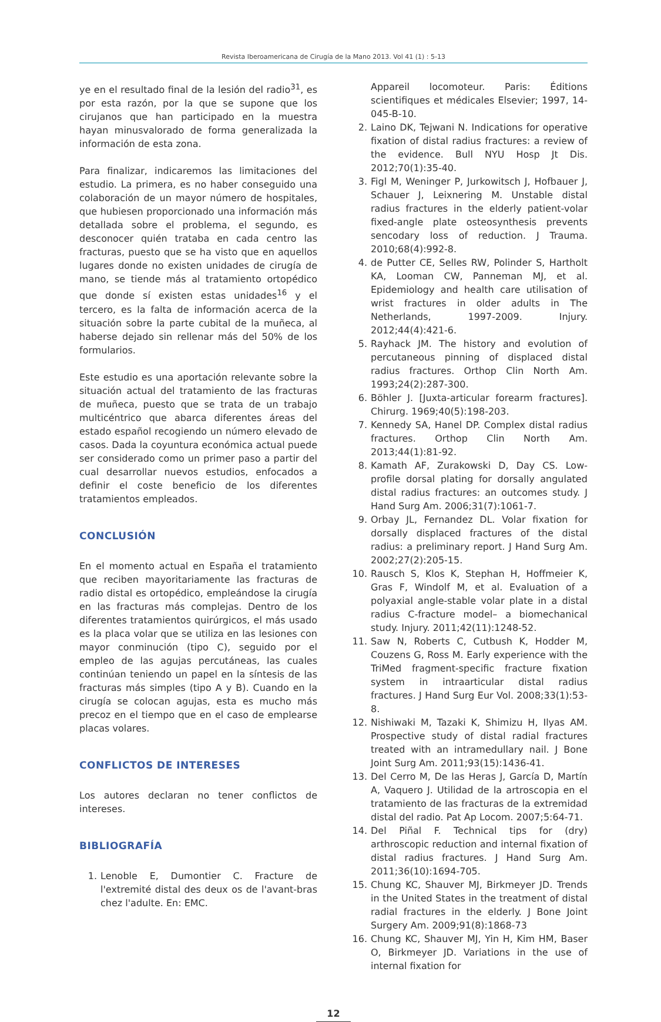Revista Iberoamericana de Cirugía de la Mano 2013. Vol 41 (1) : 5-13
ye en el resultado final de la lesión del radio<sup>31</sup>, es por esta razón, por la que se supone que los cirujanos que han participado en la muestra hayan minusvalorado de forma generalizada la información de esta zona.
Para finalizar, indicaremos las limitaciones del estudio. La primera, es no haber conseguido una colaboración de un mayor número de hospitales, que hubiesen proporcionado una información más detallada sobre el problema, el segundo, es desconocer quién trataba en cada centro las fracturas, puesto que se ha visto que en aquellos lugares donde no existen unidades de cirugía de mano, se tiende más al tratamiento ortopédico que donde sí existen estas unidades<sup>16</sup> y el tercero, es la falta de información acerca de la situación sobre la parte cubital de la muñeca, al haberse dejado sin rellenar más del 50% de los formularios.
Este estudio es una aportación relevante sobre la situación actual del tratamiento de las fracturas de muñeca, puesto que se trata de un trabajo multicéntrico que abarca diferentes áreas del estado español recogiendo un número elevado de casos. Dada la coyuntura económica actual puede ser considerado como un primer paso a partir del cual desarrollar nuevos estudios, enfocados a definir el coste beneficio de los diferentes tratamientos empleados.
CONCLUSIÓN
En el momento actual en España el tratamiento que reciben mayoritariamente las fracturas de radio distal es ortopédico, empleándose la cirugía en las fracturas más complejas. Dentro de los diferentes tratamientos quirúrgicos, el más usado es la placa volar que se utiliza en las lesiones con mayor conminución (tipo C), seguido por el empleo de las agujas percutáneas, las cuales continúan teniendo un papel en la síntesis de las fracturas más simples (tipo A y B). Cuando en la cirugía se colocan agujas, esta es mucho más precoz en el tiempo que en el caso de emplearse placas volares.
CONFLICTOS DE INTERESES
Los autores declaran no tener conflictos de intereses.
BIBLIOGRAFÍA
1. Lenoble E, Dumontier C. Fracture de l'extremité distal des deux os de l'avant-bras chez l'adulte. En: EMC.
Appareil locomoteur. Paris: Éditions scientifiques et médicales Elsevier; 1997, 14-045-B-10.
2. Laino DK, Tejwani N. Indications for operative fixation of distal radius fractures: a review of the evidence. Bull NYU Hosp Jt Dis. 2012;70(1):35-40.
3. Figl M, Weninger P, Jurkowitsch J, Hofbauer J, Schauer J, Leixnering M. Unstable distal radius fractures in the elderly patient-volar fixed-angle plate osteosynthesis prevents sencodary loss of reduction. J Trauma. 2010;68(4):992-8.
4. de Putter CE, Selles RW, Polinder S, Hartholt KA, Looman CW, Panneman MJ, et al. Epidemiology and health care utilisation of wrist fractures in older adults in The Netherlands, 1997-2009. Injury. 2012;44(4):421-6.
5. Rayhack JM. The history and evolution of percutaneous pinning of displaced distal radius fractures. Orthop Clin North Am. 1993;24(2):287-300.
6. Böhler J. [Juxta-articular forearm fractures]. Chirurg. 1969;40(5):198-203.
7. Kennedy SA, Hanel DP. Complex distal radius fractures. Orthop Clin North Am. 2013;44(1):81-92.
8. Kamath AF, Zurakowski D, Day CS. Low-profile dorsal plating for dorsally angulated distal radius fractures: an outcomes study. J Hand Surg Am. 2006;31(7):1061-7.
9. Orbay JL, Fernandez DL. Volar fixation for dorsally displaced fractures of the distal radius: a preliminary report. J Hand Surg Am. 2002;27(2):205-15.
10. Rausch S, Klos K, Stephan H, Hoffmeier K, Gras F, Windolf M, et al. Evaluation of a polyaxial angle-stable volar plate in a distal radius C-fracture model– a biomechanical study. Injury. 2011;42(11):1248-52.
11. Saw N, Roberts C, Cutbush K, Hodder M, Couzens G, Ross M. Early experience with the TriMed fragment-specific fracture fixation system in intraarticular distal radius fractures. J Hand Surg Eur Vol. 2008;33(1):53-8.
12. Nishiwaki M, Tazaki K, Shimizu H, Ilyas AM. Prospective study of distal radial fractures treated with an intramedullary nail. J Bone Joint Surg Am. 2011;93(15):1436-41.
13. Del Cerro M, De las Heras J, García D, Martín A, Vaquero J. Utilidad de la artroscopia en el tratamiento de las fracturas de la extremidad distal del radio. Pat Ap Locom. 2007;5:64-71.
14. Del Piñal F. Technical tips for (dry) arthroscopic reduction and internal fixation of distal radius fractures. J Hand Surg Am. 2011;36(10):1694-705.
15. Chung KC, Shauver MJ, Birkmeyer JD. Trends in the United States in the treatment of distal radial fractures in the elderly. J Bone Joint Surgery Am. 2009;91(8):1868-73
16. Chung KC, Shauver MJ, Yin H, Kim HM, Baser O, Birkmeyer JD. Variations in the use of internal fixation for
12